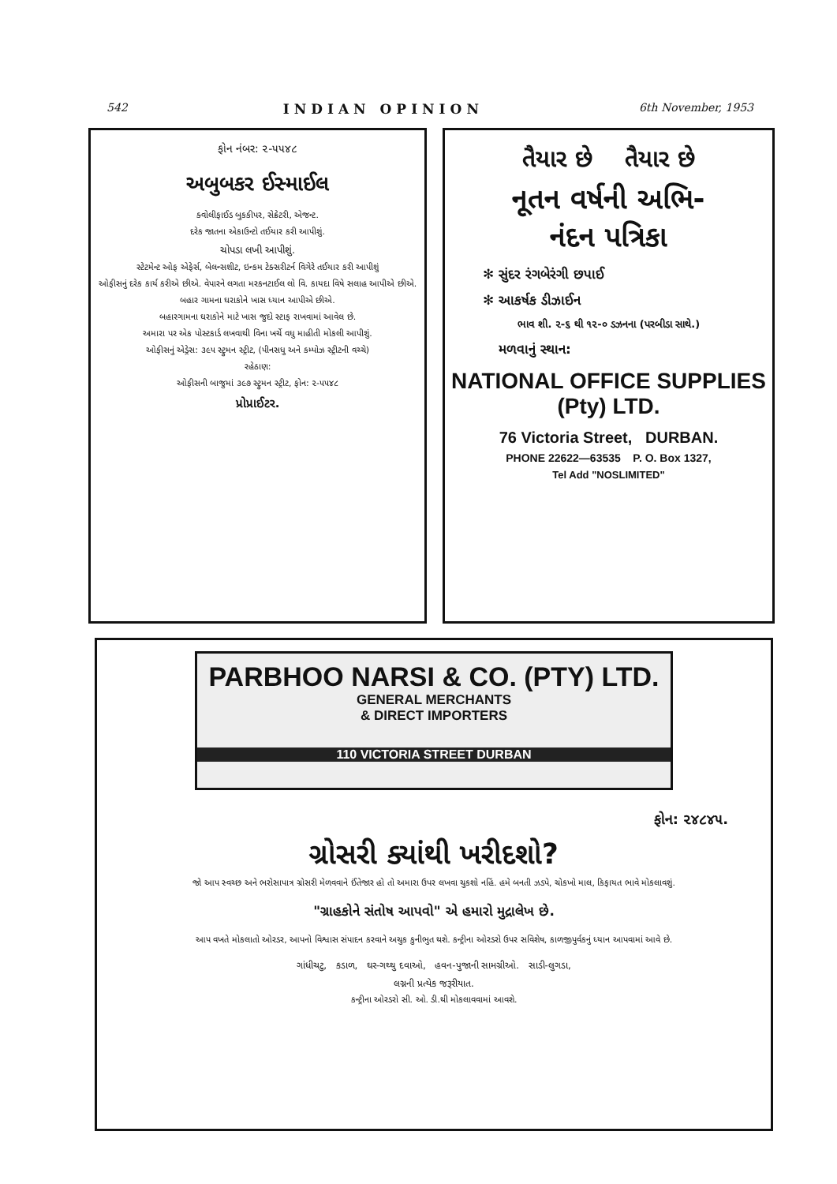542 INDIAN OPINION 6th November, 1953
ફોન નંબર: ૨-૫૫૪૮
અબુબકર ઈસ્માઈલ
ક્વોલીફાઈડ બુકકીપર, સેક્રેટરી, એજન્ટ.
દરેક જાતના એકાઉન્ટો તઈયાર કરી આપીશું.
ચોપડા લખી આપીશું.
સ્ટેટમેન્ટ ઓફ એફેર્સ, બેલન્સશીટ, ઇન્કમ ટેક્સરીટર્ન વિગેરે તઈયાર કરી આપીશું
ઓફીસનું દરેક કાર્ય કરીએ છીએ. વેપારને લગતા મરકનટાઈલ લો વિ. કાયદા વિષે સલાહ આપીએ છીએ.
બહાર ગામના ઘરાકોને ખાસ ધ્યાન આપીએ છીએ.
બહારગામના ઘરાકોને માટે ખાસ જુદો સ્ટાફ રાખવામાં આવેલ છે.
અમારા પર એક પોસ્ટકાર્ડ લખવાથી વિના ખર્ચે વધુ માહીતી મોકલી આપીશું.
ઓફીસનું એડ્રેસ: ૩૯૫ સ્ટ્રુમન સ્ટ્રીટ, (પીનસધુ અને કમ્પોઝ સ્ટ્રીટની વચ્ચે)
રહેઠાણ:
ઓફીસની બાજુમાં ૩૯૭ સ્ટ્રુમન સ્ટ્રીટ, ફોન: ૨-૫૫૪૮
પ્રોપ્રાઈટર.
તૈયાર છે તૈયાર છે
નૂતન વર્ષની અભિ-
નંદન પત્રિકા
✻ સુંદર રંગબેરંગી છપાઈ
✻ આકર્ષક ડીઝાઈન
ભાવ શી. ૨-૬ થી ૧૨-૦ ડઝનના (પરબીડા સાથે.)
મળવાનું સ્થાન:
NATIONAL OFFICE SUPPLIES
(Pty) LTD.
76 Victoria Street, DURBAN.
PHONE 22622—63535 P. O. Box 1327,
Tel Add "NOSLIMITED"
PARBHOO NARSI & CO. (PTY) LTD.
GENERAL MERCHANTS
& DIRECT IMPORTERS
110 VICTORIA STREET DURBAN
ફોન: ૨૪૮૪૫.
ગ્રોસરી ક્યાંથી ખરીદશો?
જો આપ સ્વચ્છ અને ભરોસાપાત્ર ગ્રોસરી મેળવવાને ઈંતેજાર હો તો અમારા ઉપર લખવા ચુકશો નહિં. હમે બનતી ઝડપે, ચોકખો માલ, કિફાયત ભાવે મોકલાવશું.
"ગ્રાહકોને સંતોષ આપવો" એ હમારો મુદ્રાલેખ છે.
આપ વખતે મોકલાતો ઓરડર, આપનો વિશ્વાસ સંપાદન કરવાને અચુક કુનીભુત થશે. કન્ટ્રીના ઓરડરો ઉપર સવિશેષ, કાળજીપુર્વકનું ધ્યાન આપવામાં આવે છે.
ગાંધીચટુ, કડાળ, ઘર-ગથ્થુ દવાઓ, હવન-પુજાની સામગ્રીઓ. સાડી-લુગડા,
લગ્નની પ્રત્યેક જરૂરીયાત.
કન્ટ્રીના ઓરડરો સી. ઓ. ડી.થી મોકલાવવામાં આવશે.